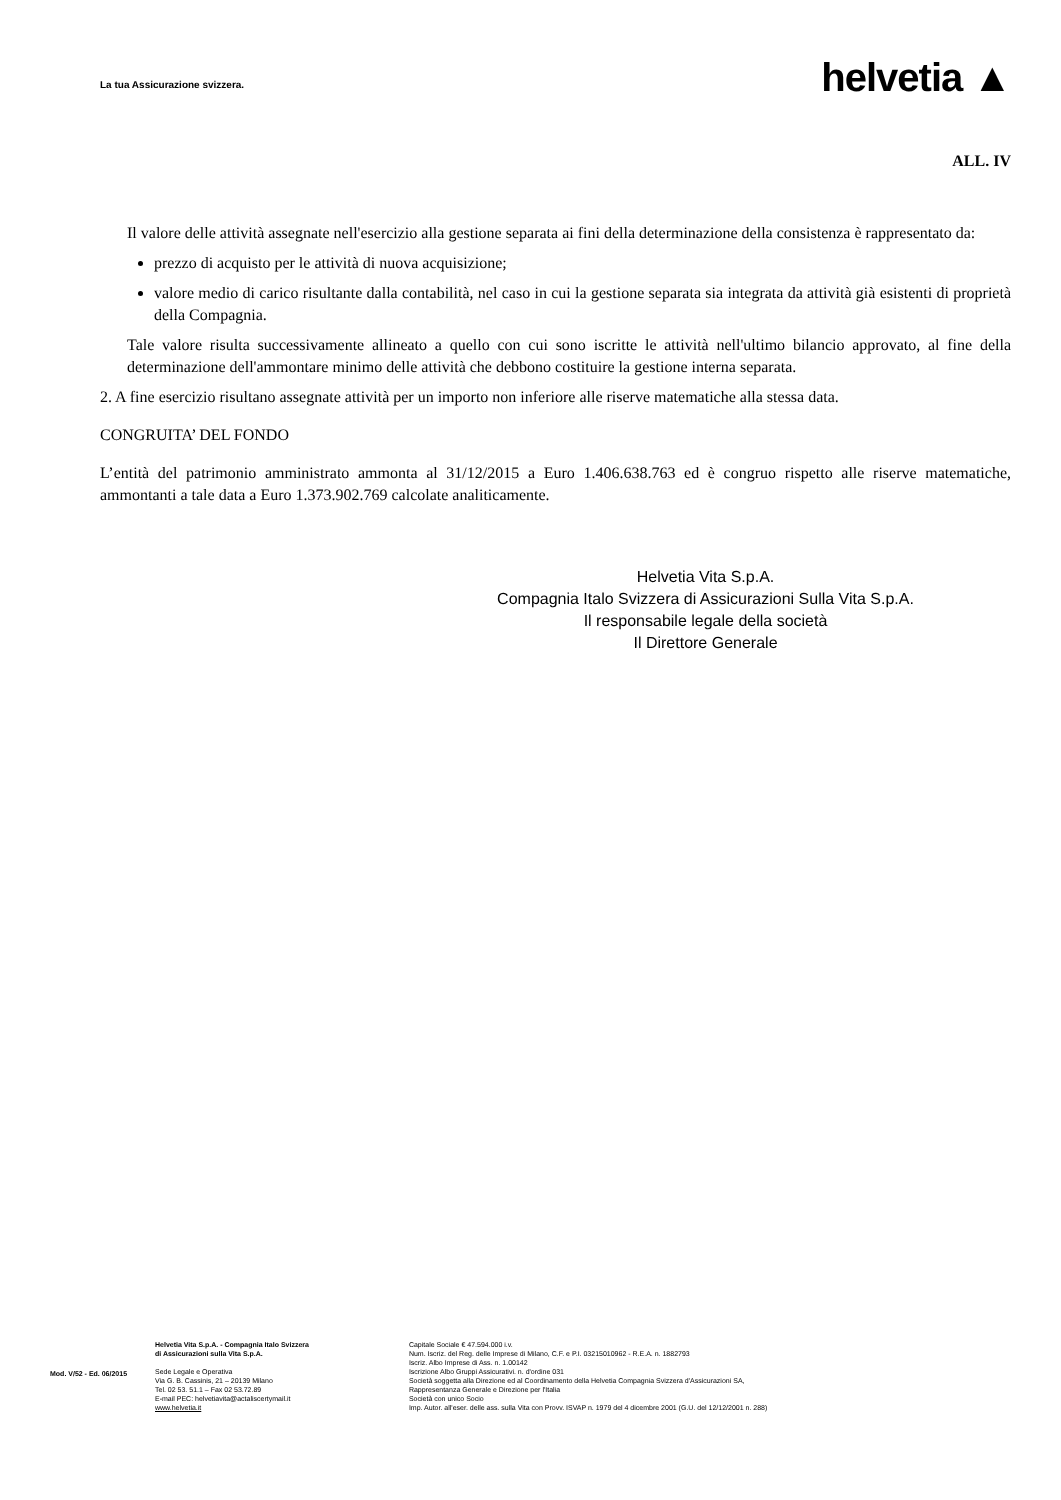La tua Assicurazione svizzera.
helvetia ▲
ALL. IV
Il valore delle attività assegnate nell'esercizio alla gestione separata ai fini della determinazione della consistenza è rappresentato da:
prezzo di acquisto per le attività di nuova acquisizione;
valore medio di carico risultante dalla contabilità, nel caso in cui la gestione separata sia integrata da attività già esistenti di proprietà della Compagnia.
Tale valore risulta successivamente allineato a quello con cui sono iscritte le attività nell'ultimo bilancio approvato, al fine della determinazione dell'ammontare minimo delle attività che debbono costituire la gestione interna separata.
2. A fine esercizio risultano assegnate attività per un importo non inferiore alle riserve matematiche alla stessa data.
CONGRUITA’ DEL FONDO
L’entità del patrimonio amministrato ammonta al 31/12/2015 a Euro 1.406.638.763 ed è congruo rispetto alle riserve matematiche, ammontanti a tale data a Euro 1.373.902.769 calcolate analiticamente.
Helvetia Vita S.p.A.
Compagnia Italo Svizzera di Assicurazioni Sulla Vita S.p.A.
Il responsabile legale della società
Il Direttore Generale
Mod. V/52 - Ed. 06/2015
Helvetia Vita S.p.A. - Compagnia Italo Svizzera
di Assicurazioni sulla Vita S.p.A.
Sede Legale e Operativa
Via G. B. Cassinis, 21 – 20139 Milano
Tel. 02 53. 51.1 – Fax 02 53.72.89
E-mail PEC: helvetiavita@actaliscertymail.it
www.helvetia.it
Capitale Sociale € 47.594.000 i.v.
Num. Iscriz. del Reg. delle Imprese di Milano, C.F. e P.I. 03215010962 - R.E.A. n. 1882793
Iscriz. Albo Imprese di Ass. n. 1.00142
Iscrizione Albo Gruppi Assicurativi. n. d'ordine 031
Società soggetta alla Direzione ed al Coordinamento della Helvetia Compagnia Svizzera d'Assicurazioni SA,
Rappresentanza Generale e Direzione per l'Italia
Società con unico Socio
Imp. Autor. all'eser. delle ass. sulla Vita con Provv. ISVAP n. 1979 del 4 dicembre 2001 (G.U. del 12/12/2001 n. 288)